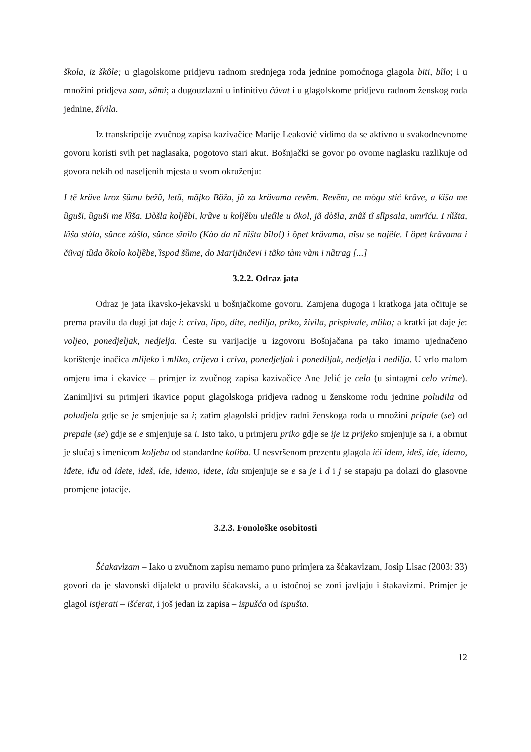škola, iz škôle; u glagolskome pridjevu radnom srednjega roda jednine pomoćnoga glagola biti, bȋlo; i u množini pridjeva sam, sâmi; a dugouzlazni u infinitivu čúvat i u glagolskome pridjevu radnom ženskog roda jednine, žívila.
Iz transkripcije zvučnog zapisa kazivačice Marije Leaković vidimo da se aktivno u svakodnevnome govoru koristi svih pet naglasaka, pogotovo stari akut. Bošnjački se govor po ovome naglasku razlikuje od govora nekih od naseljenih mjesta u svom okruženju:
I tê krȁve kroz šȕmu bežũ, letũ, mãjko Bȍža, jã za krȁvama revẽm. Revẽm, ne mògu stić krȁve, a kȉša me ȕguši, ȕguši me kȉša. Dòšla koljȅbi, krȁve u koljȅbu uletȉle u õkol, jã dòšla, znâš tĩ slȉpsala, umrĩću. I nȉšta, kȉša stàla, sûnce zàšlo, sûnce sĩnilo (Kào da nĩ nȉšta bȋlo!) i ȍpet krȁvama, nȋsu se najȅle. I ȍpet krȁvama i čũvaj tȕda ȍkolo koljȅbe, ȉspod šȕme, do Marijãnčevi i tãko tàm vàm i nȁtrag [...]
3.2.2. Odraz jata
Odraz je jata ikavsko-jekavski u bošnjačkome govoru. Zamjena dugoga i kratkoga jata očituje se prema pravilu da dugi jat daje i: criva, lipo, dite, nedilja, priko, živila, prispivale, mliko; a kratki jat daje je: voljeo, ponedjeljak, nedjelja. Česte su varijacije u izgovoru Bošnjačana pa tako imamo ujednačeno korištenje inačica mlijeko i mliko, crijeva i criva, ponedjeljak i ponediljak, nedjelja i nedilja. U vrlo malom omjeru ima i ekavice – primjer iz zvučnog zapisa kazivačice Ane Jelić je celo (u sintagmi celo vrime). Zanimljivi su primjeri ikavice poput glagolskoga pridjeva radnog u ženskome rodu jednine poludila od poludjela gdje se je smjenjuje sa i; zatim glagolski pridjev radni ženskoga roda u množini pripale (se) od prepale (se) gdje se e smjenjuje sa i. Isto tako, u primjeru priko gdje se ije iz prijeko smjenjuje sa i, a obrnut je slučaj s imenicom koljeba od standardne koliba. U nesvršenom prezentu glagola ići iđem, iđeš, iđe, iđemo, iđete, iđu od idete, ideš, ide, idemo, idete, idu smjenjuje se e sa je i d i j se stapaju pa dolazi do glasovne promjene jotacije.
3.2.3. Fonološke osobitosti
Šćakavizam – Iako u zvučnom zapisu nemamo puno primjera za šćakavizam, Josip Lisac (2003: 33) govori da je slavonski dijalekt u pravilu šćakavski, a u istočnoj se zoni javljaju i štakavizmi. Primjer je glagol istjerati – išćerat, i još jedan iz zapisa – ispušća od ispušta.
12